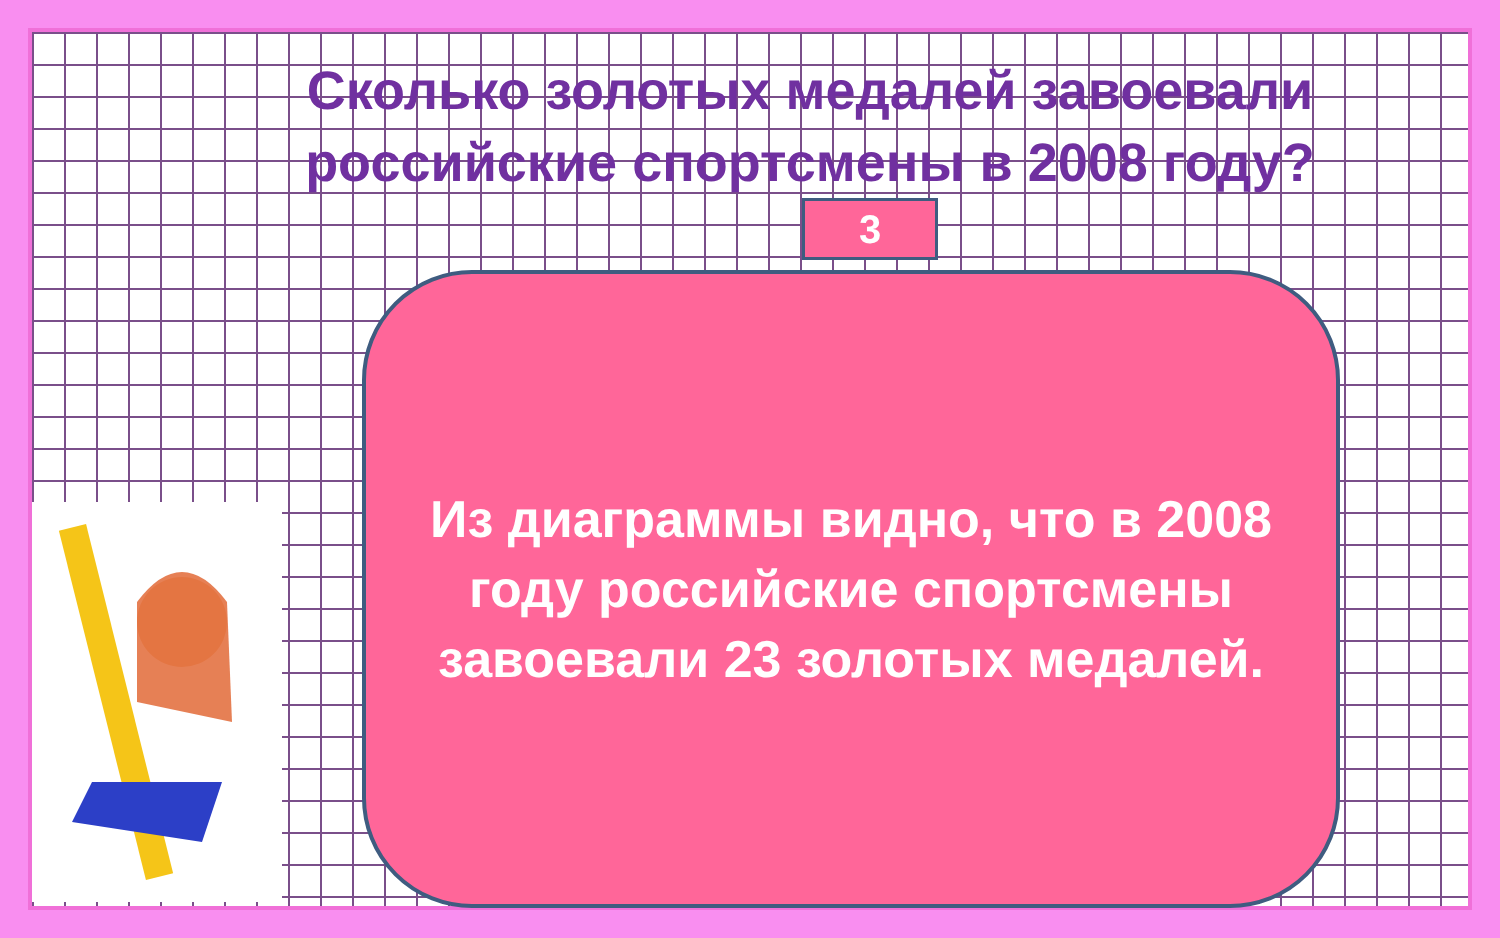Сколько золотых медалей завоевали российские спортсмены в 2008 году?
3
Из диаграммы видно, что в 2008 году российские спортсмены завоевали 23 золотых медалей.